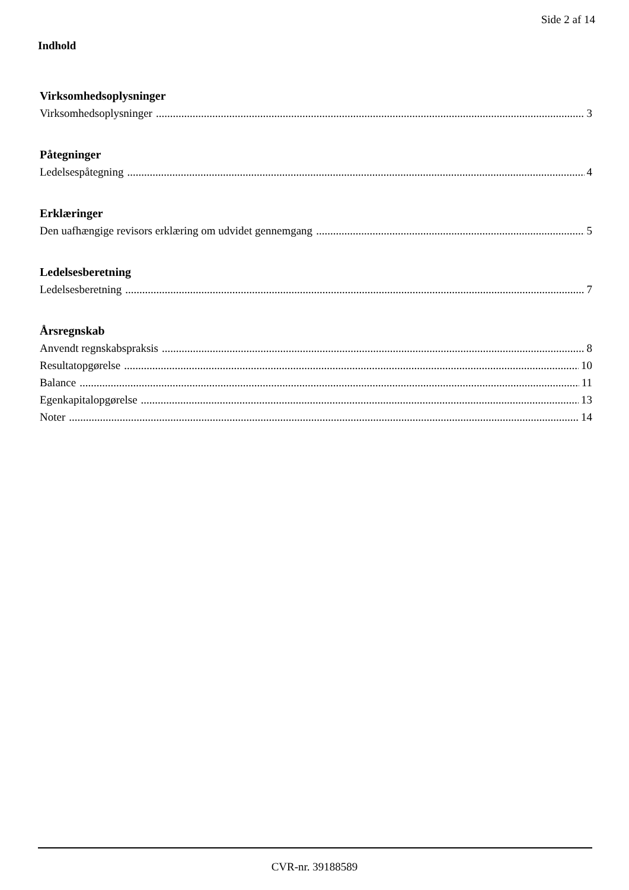Side 2 af 14
Indhold
Virksomhedsoplysninger
Virksomhedsoplysninger 3
Påtegninger
Ledelsespåtegning 4
Erklæringer
Den uafhængige revisors erklæring om udvidet gennemgang 5
Ledelsesberetning
Ledelsesberetning 7
Årsregnskab
Anvendt regnskabspraksis 8
Resultatopgørelse 10
Balance 11
Egenkapitalopgørelse 13
Noter 14
CVR-nr. 39188589